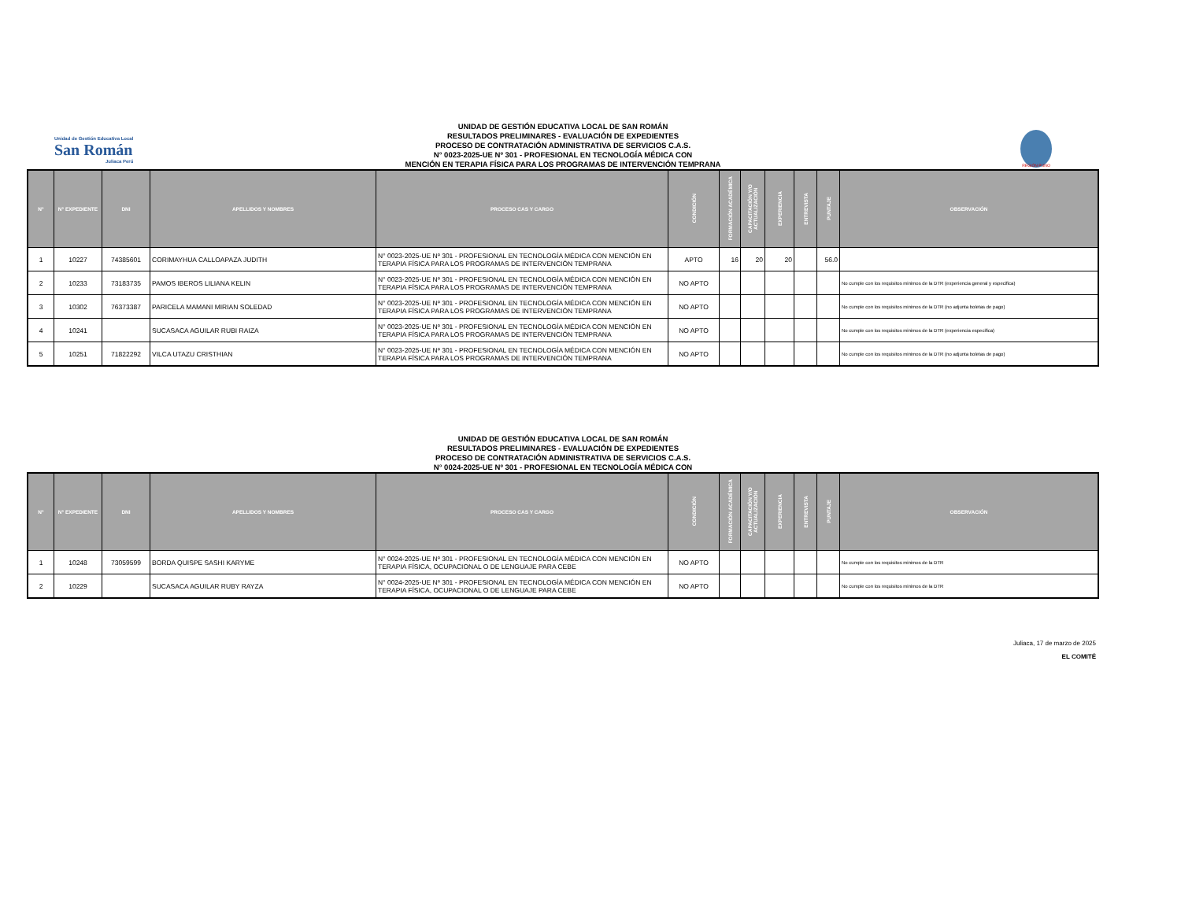Unidad de Gestión Educativa Local
San Román
Juliaca Perú
REGIÓN PUNO
UNIDAD DE GESTIÓN EDUCATIVA LOCAL DE SAN ROMÁN
RESULTADOS PRELIMINARES - EVALUACIÓN DE EXPEDIENTES
PROCESO DE CONTRATACIÓN ADMINISTRATIVA DE SERVICIOS C.A.S.
N° 0023-2025-UE Nº 301 - PROFESIONAL EN TECNOLOGÍA MÉDICA CON
MENCIÓN EN TERAPIA FÍSICA PARA LOS PROGRAMAS DE INTERVENCIÓN TEMPRANA
| N° | N° EXPEDIENTE | DNI | APELLIDOS Y NOMBRES | PROCESO CAS Y CARGO | CONDICIÓN | FORMACIÓN ACADÉMICA | CAPACITACIÓN Y/O ACTUALIZACIÓN | EXPERIENCIA | ENTREVISTA | PUNTAJE | OBSERVACIÓN |
| --- | --- | --- | --- | --- | --- | --- | --- | --- | --- | --- | --- |
| 1 | 10227 | 74385601 | CORIMAYHUA CALLOAPAZA JUDITH | N° 0023-2025-UE Nº 301 - PROFESIONAL EN TECNOLOGÍA MÉDICA CON MENCIÓN EN TERAPIA FÍSICA PARA LOS PROGRAMAS DE INTERVENCIÓN TEMPRANA | APTO | 16 | 20 | 20 | | 56.0 | |
| 2 | 10233 | 73183735 | PAMOS IBEROS LILIANA KELIN | N° 0023-2025-UE Nº 301 - PROFESIONAL EN TECNOLOGÍA MÉDICA CON MENCIÓN EN TERAPIA FÍSICA PARA LOS PROGRAMAS DE INTERVENCIÓN TEMPRANA | NO APTO | | | | | | No cumple con los requisitos minimos de la DTR (experiencia general y especifica) |
| 3 | 10302 | 76373387 | PARICELA MAMANI MIRIAN SOLEDAD | N° 0023-2025-UE Nº 301 - PROFESIONAL EN TECNOLOGÍA MÉDICA CON MENCIÓN EN TERAPIA FÍSICA PARA LOS PROGRAMAS DE INTERVENCIÓN TEMPRANA | NO APTO | | | | | | No cumple con los requisitos minimos de la DTR (no adjunta boletas de pago) |
| 4 | 10241 | | SUCASACA AGUILAR RUBI RAIZA | N° 0023-2025-UE Nº 301 - PROFESIONAL EN TECNOLOGÍA MÉDICA CON MENCIÓN EN TERAPIA FÍSICA PARA LOS PROGRAMAS DE INTERVENCIÓN TEMPRANA | NO APTO | | | | | | No cumple con los requisitos minimos de la DTR (experiencia especifica) |
| 5 | 10251 | 71822292 | VILCA UTAZU CRISTHIAN | N° 0023-2025-UE Nº 301 - PROFESIONAL EN TECNOLOGÍA MÉDICA CON MENCIÓN EN TERAPIA FÍSICA PARA LOS PROGRAMAS DE INTERVENCIÓN TEMPRANA | NO APTO | | | | | | No cumple con los requisitos minimos de la DTR (no adjunta boletas de pago) |
UNIDAD DE GESTIÓN EDUCATIVA LOCAL DE SAN ROMÁN
RESULTADOS PRELIMINARES - EVALUACIÓN DE EXPEDIENTES
PROCESO DE CONTRATACIÓN ADMINISTRATIVA DE SERVICIOS C.A.S.
N° 0024-2025-UE Nº 301 - PROFESIONAL EN TECNOLOGÍA MÉDICA CON
| N° | N° EXPEDIENTE | DNI | APELLIDOS Y NOMBRES | PROCESO CAS Y CARGO | CONDICIÓN | FORMACIÓN ACADÉMICA | CAPACITACIÓN Y/O ACTUALIZACIÓN | EXPERIENCIA | ENTREVISTA | PUNTAJE | OBSERVACIÓN |
| --- | --- | --- | --- | --- | --- | --- | --- | --- | --- | --- | --- |
| 1 | 10248 | 73059599 | BORDA QUISPE SASHI KARYME | N° 0024-2025-UE Nº 301 - PROFESIONAL EN TECNOLOGÍA MÉDICA CON MENCIÓN EN TERAPIA FÍSICA, OCUPACIONAL O DE LENGUAJE PARA CEBE | NO APTO | | | | | | No cumple con los requisitos minimos de la DTR |
| 2 | 10229 | | SUCASACA AGUILAR RUBY RAYZA | N° 0024-2025-UE Nº 301 - PROFESIONAL EN TECNOLOGÍA MÉDICA CON MENCIÓN EN TERAPIA FÍSICA, OCUPACIONAL O DE LENGUAJE PARA CEBE | NO APTO | | | | | | No cumple con los requisitos minimos de la DTR |
Juliaca, 17 de marzo de 2025
EL COMITÉ